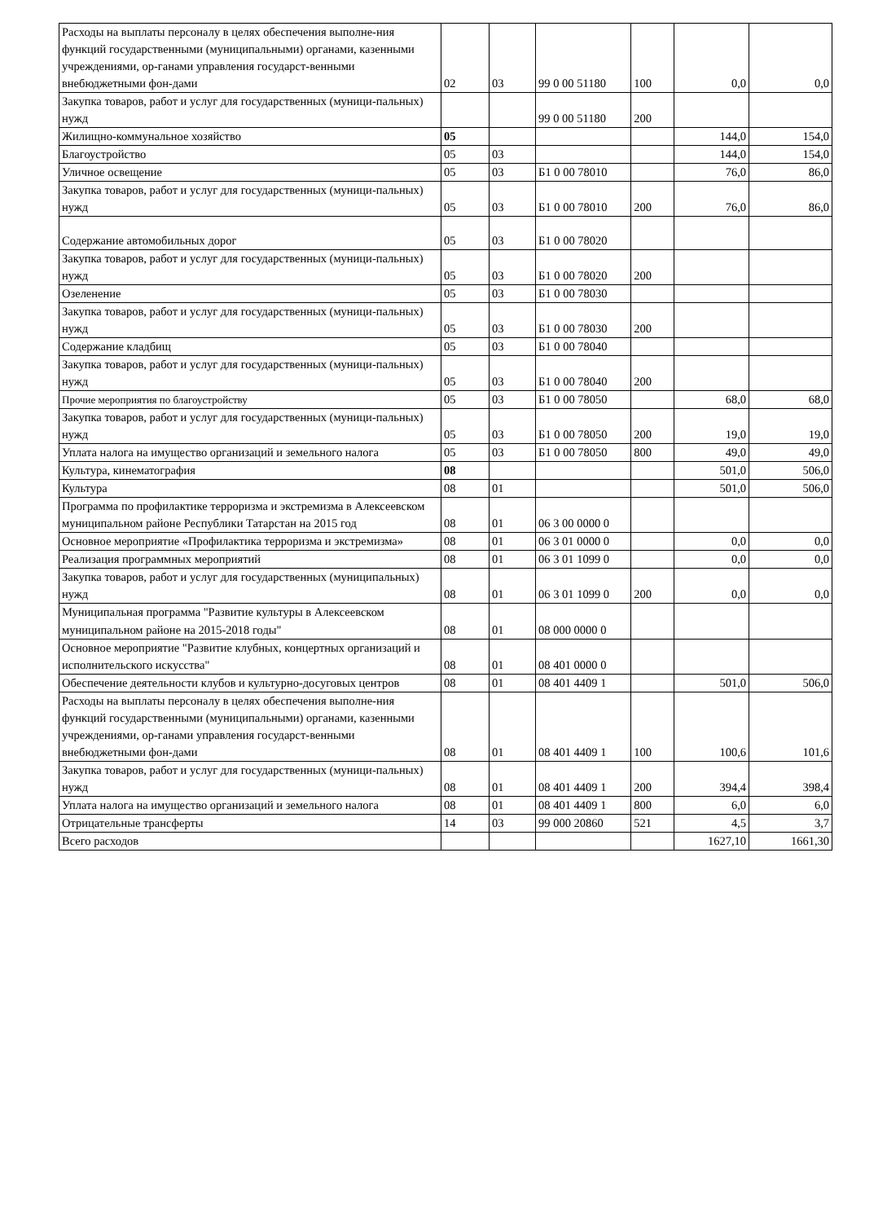| Расходы на выплаты персоналу в целях обеспечения выполне-ния функций государственными (муниципальными) органами, казенными учреждениями, ор-ганами управления государст-венными внебюджетными фон-дами | 02 | 03 | 99 0 00 51180 | 100 | 0,0 | 0,0 |
| Закупка товаров, работ и услуг для государственных (муници-пальных) нужд | | | 99 0 00 51180 | 200 | | |
| Жилищно-коммунальное хозяйство | 05 | | | | 144,0 | 154,0 |
| Благоустройство | 05 | 03 | | | 144,0 | 154,0 |
| Уличное освещение | 05 | 03 | Б1 0 00 78010 | | 76,0 | 86,0 |
| Закупка товаров, работ и услуг для государственных (муници-пальных) нужд | 05 | 03 | Б1 0 00 78010 | 200 | 76,0 | 86,0 |
| Содержание автомобильных дорог | 05 | 03 | Б1 0 00 78020 | | | |
| Закупка товаров, работ и услуг для государственных (муници-пальных) нужд | 05 | 03 | Б1 0 00 78020 | 200 | | |
| Озеленение | 05 | 03 | Б1 0 00 78030 | | | |
| Закупка товаров, работ и услуг для государственных (муници-пальных) нужд | 05 | 03 | Б1 0 00 78030 | 200 | | |
| Содержание кладбищ | 05 | 03 | Б1 0 00 78040 | | | |
| Закупка товаров, работ и услуг для государственных (муници-пальных) нужд | 05 | 03 | Б1 0 00 78040 | 200 | | |
| Прочие мероприятия по благоустройству | 05 | 03 | Б1 0 00 78050 | | 68,0 | 68,0 |
| Закупка товаров, работ и услуг для государственных (муници-пальных) нужд | 05 | 03 | Б1 0 00 78050 | 200 | 19,0 | 19,0 |
| Уплата налога на имущество организаций и земельного налога | 05 | 03 | Б1 0 00 78050 | 800 | 49,0 | 49,0 |
| Культура, кинематография | 08 | | | | 501,0 | 506,0 |
| Культура | 08 | 01 | | | 501,0 | 506,0 |
| Программа по профилактике терроризма и экстремизма в Алексеевском муниципальном районе Республики Татарстан на 2015 год | 08 | 01 | 06 3 00 0000 0 | | | |
| Основное мероприятие «Профилактика терроризма и экстремизма» | 08 | 01 | 06 3 01 0000 0 | | 0,0 | 0,0 |
| Реализация программных мероприятий | 08 | 01 | 06 3 01 1099 0 | | 0,0 | 0,0 |
| Закупка товаров, работ и услуг для государственных (муниципальных) нужд | 08 | 01 | 06 3 01 1099 0 | 200 | 0,0 | 0,0 |
| Муниципальная программа "Развитие культуры в Алексеевском муниципальном районе на 2015-2018 годы" | 08 | 01 | 08 000 0000 0 | | | |
| Основное мероприятие "Развитие клубных, концертных организаций и исполнительского искусства" | 08 | 01 | 08 401 0000 0 | | | |
| Обеспечение деятельности клубов и культурно-досуговых центров | 08 | 01 | 08 401 4409 1 | | 501,0 | 506,0 |
| Расходы на выплаты персоналу в целях обеспечения выполне-ния функций государственными (муниципальными) органами, казенными учреждениями, ор-ганами управления государст-венными внебюджетными фон-дами | 08 | 01 | 08 401 4409 1 | 100 | 100,6 | 101,6 |
| Закупка товаров, работ и услуг для государственных (муници-пальных) нужд | 08 | 01 | 08 401 4409 1 | 200 | 394,4 | 398,4 |
| Уплата налога на имущество организаций и земельного налога | 08 | 01 | 08 401 4409 1 | 800 | 6,0 | 6,0 |
| Отрицательные трансферты | 14 | 03 | 99 000 20860 | 521 | 4,5 | 3,7 |
| Всего расходов | | | | | 1627,10 | 1661,30 |